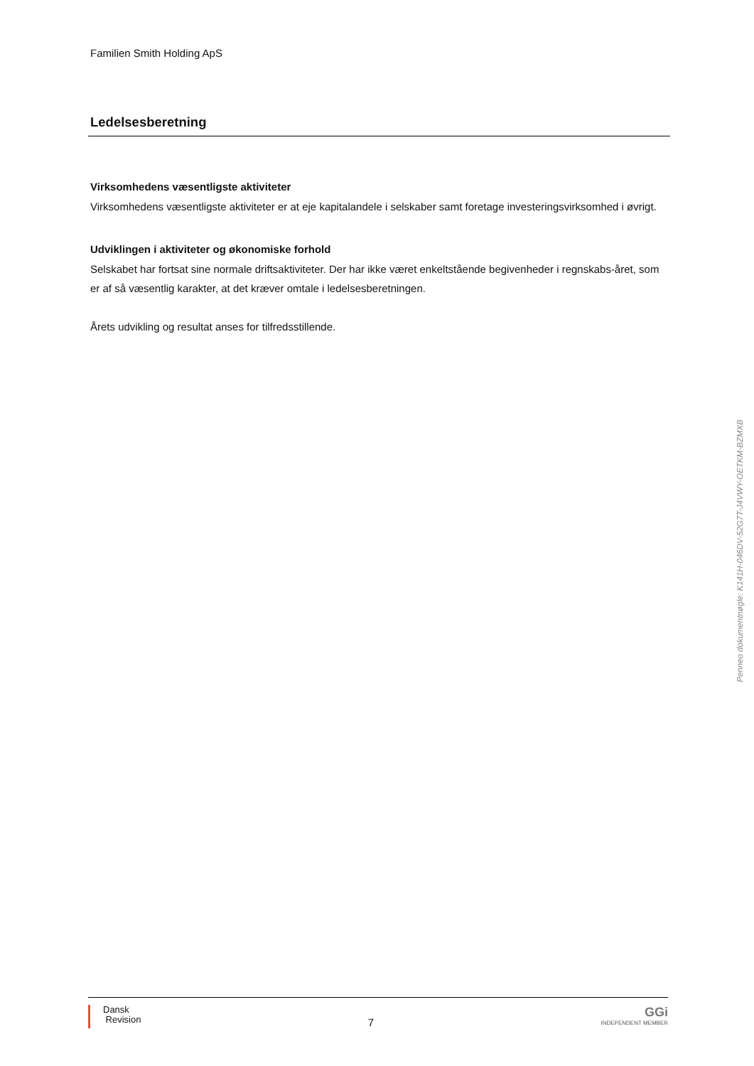Familien Smith Holding ApS
Ledelsesberetning
Virksomhedens væsentligste aktiviteter
Virksomhedens væsentligste aktiviteter er at eje kapitalandele i selskaber samt foretage investeringsvirksomhed i øvrigt.
Udviklingen i aktiviteter og økonomiske forhold
Selskabet har fortsat sine normale driftsaktiviteter. Der har ikke været enkeltstående begivenheder i regnskabs-året, som er af så væsentlig karakter, at det kræver omtale i ledelsesberetningen.
Årets udvikling og resultat anses for tilfredsstillende.
Dansk
Revision
7
GGi
INDEPENDENT MEMBER
Penneo dokumentnøgle: K141H-046DV-52G7T-J4VWY-OETKM-BZMXB